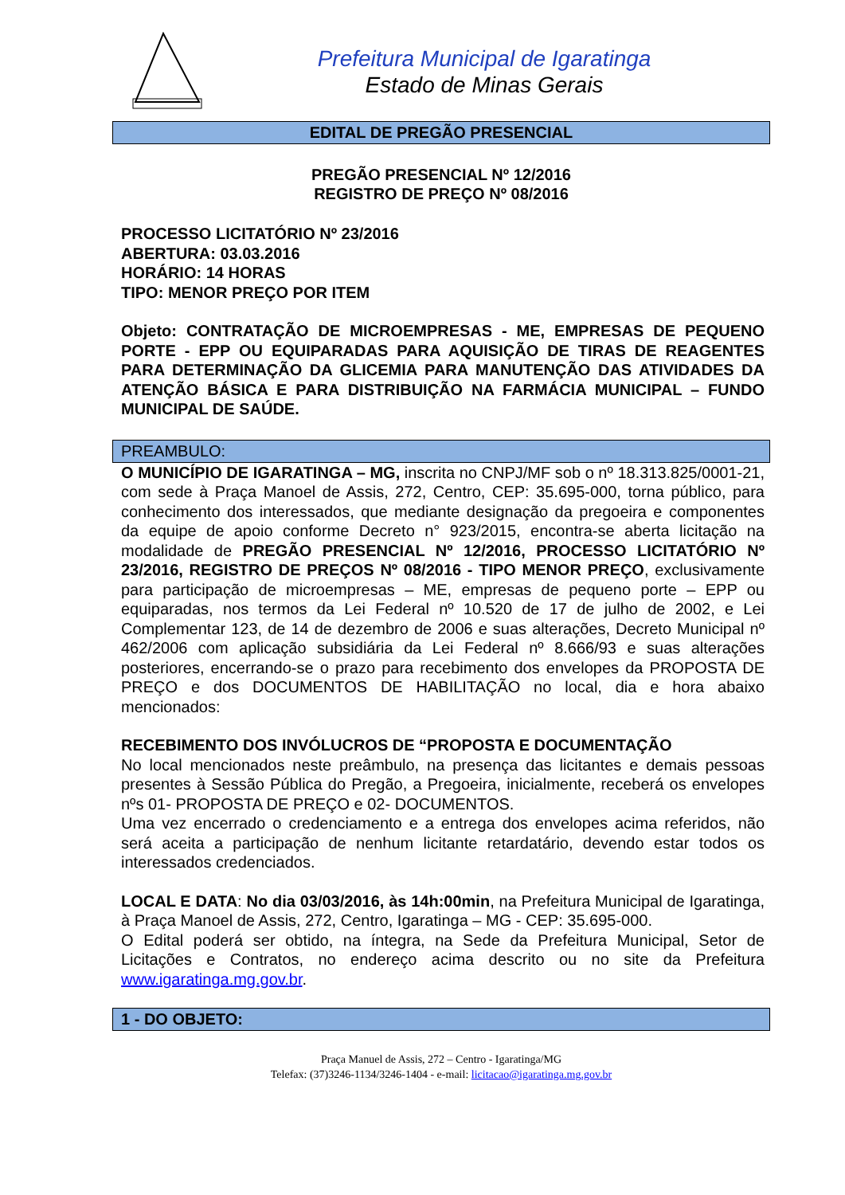Prefeitura Municipal de Igaratinga
Estado de Minas Gerais
EDITAL DE PREGÃO PRESENCIAL
PREGÃO PRESENCIAL Nº 12/2016
REGISTRO DE PREÇO Nº 08/2016
PROCESSO LICITATÓRIO Nº 23/2016
ABERTURA: 03.03.2016
HORÁRIO: 14 HORAS
TIPO: MENOR PREÇO POR ITEM
Objeto: CONTRATAÇÃO DE MICROEMPRESAS - ME, EMPRESAS DE PEQUENO PORTE - EPP OU EQUIPARADAS PARA AQUISIÇÃO DE TIRAS DE REAGENTES PARA DETERMINAÇÃO DA GLICEMIA PARA MANUTENÇÃO DAS ATIVIDADES DA ATENÇÃO BÁSICA E PARA DISTRIBUIÇÃO NA FARMÁCIA MUNICIPAL – FUNDO MUNICIPAL DE SAÚDE.
PREAMBULO:
O MUNICÍPIO DE IGARATINGA – MG, inscrita no CNPJ/MF sob o nº 18.313.825/0001-21, com sede à Praça Manoel de Assis, 272, Centro, CEP: 35.695-000, torna público, para conhecimento dos interessados, que mediante designação da pregoeira e componentes da equipe de apoio conforme Decreto n° 923/2015, encontra-se aberta licitação na modalidade de PREGÃO PRESENCIAL Nº 12/2016, PROCESSO LICITATÓRIO Nº 23/2016, REGISTRO DE PREÇOS Nº 08/2016 - TIPO MENOR PREÇO, exclusivamente para participação de microempresas – ME, empresas de pequeno porte – EPP ou equiparadas, nos termos da Lei Federal nº 10.520 de 17 de julho de 2002, e Lei Complementar 123, de 14 de dezembro de 2006 e suas alterações, Decreto Municipal nº 462/2006 com aplicação subsidiária da Lei Federal nº 8.666/93 e suas alterações posteriores, encerrando-se o prazo para recebimento dos envelopes da PROPOSTA DE PREÇO e dos DOCUMENTOS DE HABILITAÇÃO no local, dia e hora abaixo mencionados:
RECEBIMENTO DOS INVÓLUCROS DE “PROPOSTA E DOCUMENTAÇÃO
No local mencionados neste preâmbulo, na presença das licitantes e demais pessoas presentes à Sessão Pública do Pregão, a Pregoeira, inicialmente, receberá os envelopes nºs 01- PROPOSTA DE PREÇO e 02- DOCUMENTOS.
Uma vez encerrado o credenciamento e a entrega dos envelopes acima referidos, não será aceita a participação de nenhum licitante retardatário, devendo estar todos os interessados credenciados.
LOCAL E DATA: No dia 03/03/2016, às 14h:00min, na Prefeitura Municipal de Igaratinga, à Praça Manoel de Assis, 272, Centro, Igaratinga – MG - CEP: 35.695-000.
O Edital poderá ser obtido, na íntegra, na Sede da Prefeitura Municipal, Setor de Licitações e Contratos, no endereço acima descrito ou no site da Prefeitura www.igaratinga.mg.gov.br.
1 - DO OBJETO:
Praça Manuel de Assis, 272 – Centro - Igaratinga/MG
Telefax: (37)3246-1134/3246-1404 - e-mail: licitacao@igaratinga.mg.gov.br